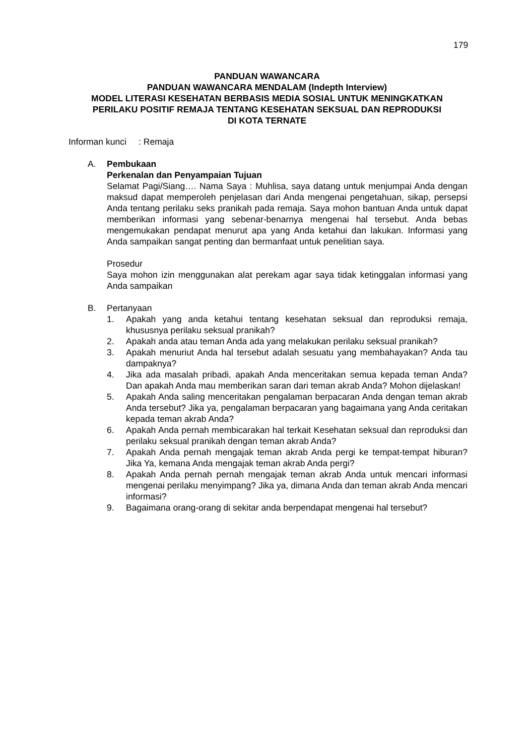179
PANDUAN WAWANCARA
PANDUAN WAWANCARA MENDALAM (Indepth Interview)
MODEL LITERASI KESEHATAN BERBASIS MEDIA SOSIAL UNTUK MENINGKATKAN
PERILAKU POSITIF REMAJA TENTANG KESEHATAN SEKSUAL DAN REPRODUKSI
DI KOTA TERNATE
Informan kunci : Remaja
A. Pembukaan
Perkenalan dan Penyampaian Tujuan
Selamat Pagi/Siang…. Nama Saya : Muhlisa, saya datang untuk menjumpai Anda dengan maksud dapat memperoleh penjelasan dari Anda mengenai pengetahuan, sikap, persepsi Anda tentang perilaku seks pranikah pada remaja. Saya mohon bantuan Anda untuk dapat memberikan informasi yang sebenar-benarnya mengenai hal tersebut. Anda bebas mengemukakan pendapat menurut apa yang Anda ketahui dan lakukan. Informasi yang Anda sampaikan sangat penting dan bermanfaat untuk penelitian saya.
Prosedur
Saya mohon izin menggunakan alat perekam agar saya tidak ketinggalan informasi yang Anda sampaikan
B. Pertanyaan
1. Apakah yang anda ketahui tentang kesehatan seksual dan reproduksi remaja, khususnya perilaku seksual pranikah?
2. Apakah anda atau teman Anda ada yang melakukan perilaku seksual pranikah?
3. Apakah menuriut Anda hal tersebut adalah sesuatu yang membahayakan? Anda tau dampaknya?
4. Jika ada masalah pribadi, apakah Anda menceritakan semua kepada teman Anda? Dan apakah Anda mau memberikan saran dari teman akrab Anda? Mohon dijelaskan!
5. Apakah Anda saling menceritakan pengalaman berpacaran Anda dengan teman akrab Anda tersebut? Jika ya, pengalaman berpacaran yang bagaimana yang Anda ceritakan kepada teman akrab Anda?
6. Apakah Anda pernah membicarakan hal terkait Kesehatan seksual dan reproduksi dan perilaku seksual pranikah dengan teman akrab Anda?
7. Apakah Anda pernah mengajak teman akrab Anda pergi ke tempat-tempat hiburan? Jika Ya, kemana Anda mengajak teman akrab Anda pergi?
8. Apakah Anda pernah pernah mengajak teman akrab Anda untuk mencari informasi mengenai perilaku menyimpang? Jika ya, dimana Anda dan teman akrab Anda mencari informasi?
9. Bagaimana orang-orang di sekitar anda berpendapat mengenai hal tersebut?